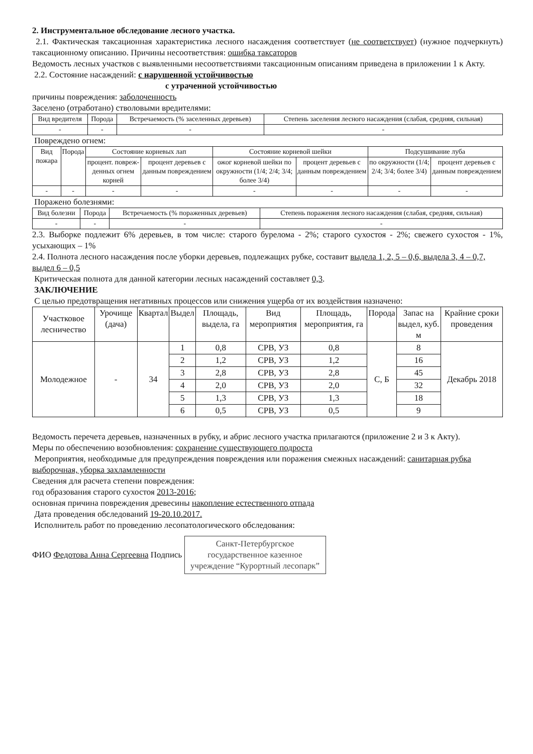2. Инструментальное обследование лесного участка.
2.1. Фактическая таксационная характеристика лесного насаждения соответствует (не соответствует) (нужное подчеркнуть) таксационному описанию. Причины несоответствия: ошибка таксаторов
Ведомость лесных участков с выявленными несоответствиями таксационным описаниям приведена в приложении 1 к Акту.
2.2. Состояние насаждений: с нарушенной устойчивостью
с утраченной устойчивостью
причины повреждения: заболоченность
Заселено (отработано) стволовыми вредителями:
| Вид вредителя | Порода | Встречаемость (% заселенных деревьев) | Степень заселения лесного насаждения (слабая, средняя, сильная) |
| --- | --- | --- | --- |
| - | - | - | - |
Повреждено огнем:
| Вид пожара | Порода | Состояние корневых лап | | Состояние корневой шейки | | Подсушивание луба | |
| --- | --- | --- | --- | --- | --- | --- | --- |
| | | процент. повреж-денных огнем корней | процент деревьев с данным повреждением | ожог корневой шейки по окружности (1/4; 2/4; 3/4; более 3/4) | процент деревьев с данным повреждением | по окружности (1/4; 2/4; 3/4; более 3/4) | процент деревьев с данным повреждением |
| - | - | - | - | - | - | - | - |
Поражено болезнями:
| Вид болезни | Порода | Встречаемость (% пораженных деревьев) | Степень поражения лесного насаждения (слабая, средняя, сильная) |
| --- | --- | --- | --- |
| - | - | - | - |
2.3. Выборке подлежит 6% деревьев, в том числе: старого бурелома - 2%; старого сухостоя - 2%; свежего сухостоя - 1%, усыхающих – 1%
2.4. Полнота лесного насаждения после уборки деревьев, подлежащих рубке, составит выдела 1, 2, 5 – 0,6, выдела 3, 4 – 0,7, выдел 6 – 0,5
Критическая полнота для данной категории лесных насаждений составляет 0,3.
ЗАКЛЮЧЕНИЕ
С целью предотвращения негативных процессов или снижения ущерба от их воздействия назначено:
| Участковое лесничество | Урочище (дача) | Квартал | Выдел | Площадь, выдела, га | Вид мероприятия | Площадь, мероприятия, га | Порода | Запас на выдел, куб. м | Крайние сроки проведения |
| --- | --- | --- | --- | --- | --- | --- | --- | --- | --- |
| Молодежное | - | 34 | 1 | 0,8 | СРВ, УЗ | 0,8 | С, Б | 8 | Декабрь 2018 |
| | | | 2 | 1,2 | СРВ, УЗ | 1,2 | | 16 | |
| | | | 3 | 2,8 | СРВ, УЗ | 2,8 | | 45 | |
| | | | 4 | 2,0 | СРВ, УЗ | 2,0 | | 32 | |
| | | | 5 | 1,3 | СРВ, УЗ | 1,3 | | 18 | |
| | | | 6 | 0,5 | СРВ, УЗ | 0,5 | | 9 | |
Ведомость перечета деревьев, назначенных в рубку, и абрис лесного участка прилагаются (приложение 2 и 3 к Акту).
Меры по обеспечению возобновления: сохранение существующего подроста
Мероприятия, необходимые для предупреждения повреждения или поражения смежных насаждений: санитарная рубка выборочная, уборка захламленности
Сведения для расчета степени повреждения:
год образования старого сухостоя 2013-2016;
основная причина повреждения древесины накопление естественного отпада
Дата проведения обследований 19-20.10.2017.
Исполнитель работ по проведению лесопатологического обследования:
ФИО Федотова Анна Сергеевна Подпись
Санкт-Петербургское государственное казенное учреждение “Курортный лесопарк”